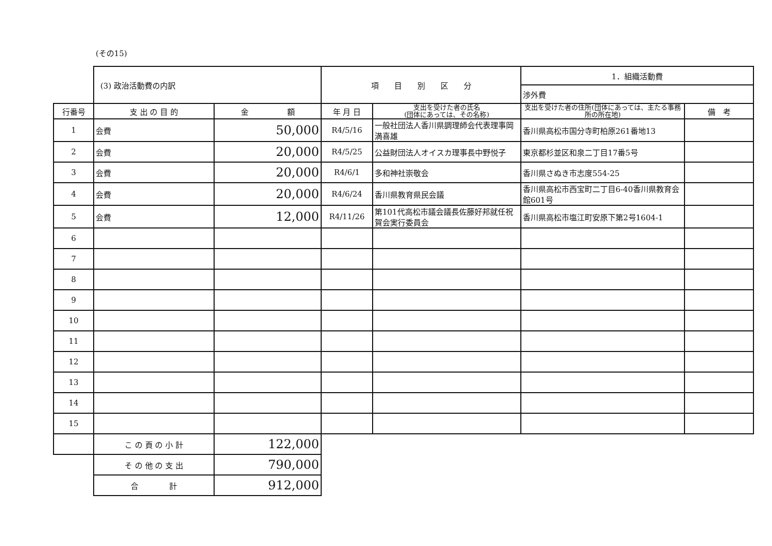(その15)
| | (3) 政治活動費の内訳 | | 項 目 別 区 分 | | 1．組織活動費 | |
| | | | | | 渉外費 | |
| 行番号 | 支 出 の 目 的 | 金 額 | 年 月 日 | 支出を受けた者の氏名 (団体にあっては、その名称) | 支出を受けた者の住所(団体にあっては、主たる事務所の所在地) | 備 考 |
| 1 | 会費 | 50,000 | R4/5/16 | 一般社団法人香川県調理師会代表理事岡満喜雄 | 香川県高松市国分寺町柏原261番地13 | |
| 2 | 会費 | 20,000 | R4/5/25 | 公益財団法人オイスカ理事長中野悦子 | 東京都杉並区和泉二丁目17番5号 | |
| 3 | 会費 | 20,000 | R4/6/1 | 多和神社崇敬会 | 香川県さぬき市志度554-25 | |
| 4 | 会費 | 20,000 | R4/6/24 | 香川県教育県民会議 | 香川県高松市西宝町二丁目6-40香川県教育会館601号 | |
| 5 | 会費 | 12,000 | R4/11/26 | 第101代高松市議会議長佐藤好邦就任祝賀会実行委員会 | 香川県高松市塩江町安原下第2号1604-1 | |
| 6 | | | | | | |
| 7 | | | | | | |
| 8 | | | | | | |
| 9 | | | | | | |
| 10 | | | | | | |
| 11 | | | | | | |
| 12 | | | | | | |
| 13 | | | | | | |
| 14 | | | | | | |
| 15 | | | | | | |
| | こ の 頁 の 小 計 | 122,000 | | | | |
| | そ の 他 の 支 出 | 790,000 | | | | |
| | 合 計 | 912,000 | | | | |